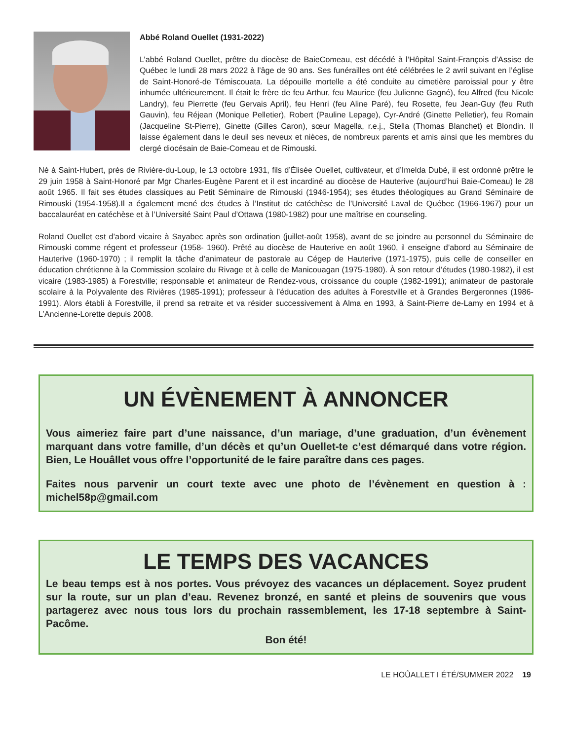Abbé Roland Ouellet (1931-2022)
L’abbé Roland Ouellet, prêtre du diocèse de BaieComeau, est décédé à l’Hôpital Saint-François d’Assise de Québec le lundi 28 mars 2022 à l’âge de 90 ans. Ses funérailles ont été célébrées le 2 avril suivant en l’église de Saint-Honoré-de Témiscouata. La dépouille mortelle a été conduite au cimetière paroissial pour y être inhumée ultérieurement. Il était le frère de feu Arthur, feu Maurice (feu Julienne Gagné), feu Alfred (feu Nicole Landry), feu Pierrette (feu Gervais April), feu Henri (feu Aline Paré), feu Rosette, feu Jean-Guy (feu Ruth Gauvin), feu Réjean (Monique Pelletier), Robert (Pauline Lepage), Cyr-André (Ginette Pelletier), feu Romain (Jacqueline St-Pierre), Ginette (Gilles Caron), sœur Magella, r.e.j., Stella (Thomas Blanchet) et Blondin. Il laisse également dans le deuil ses neveux et nièces, de nombreux parents et amis ainsi que les membres du clergé diocésain de Baie-Comeau et de Rimouski.
Né à Saint-Hubert, près de Rivière-du-Loup, le 13 octobre 1931, fils d’Élisée Ouellet, cultivateur, et d’Imelda Dubé, il est ordonné prêtre le 29 juin 1958 à Saint-Honoré par Mgr Charles-Eugène Parent et il est incardiné au diocèse de Hauterive (aujourd’hui Baie-Comeau) le 28 août 1965. Il fait ses études classiques au Petit Séminaire de Rimouski (1946-1954); ses études théologiques au Grand Séminaire de Rimouski (1954-1958).Il a également mené des études à l’Institut de catéchèse de l’Université Laval de Québec (1966-1967) pour un baccalauréat en catéchèse et à l’Université Saint Paul d’Ottawa (1980-1982) pour une maîtrise en counseling.
Roland Ouellet est d’abord vicaire à Sayabec après son ordination (juillet-août 1958), avant de se joindre au personnel du Séminaire de Rimouski comme régent et professeur (1958- 1960). Prêté au diocèse de Hauterive en août 1960, il enseigne d’abord au Séminaire de Hauterive (1960-1970) ; il remplit la tâche d’animateur de pastorale au Cégep de Hauterive (1971-1975), puis celle de conseiller en éducation chrétienne à la Commission scolaire du Rivage et à celle de Manicouagan (1975-1980). À son retour d’études (1980-1982), il est vicaire (1983-1985) à Forestville; responsable et animateur de Rendez-vous, croissance du couple (1982-1991); animateur de pastorale scolaire à la Polyvalente des Rivières (1985-1991); professeur à l’éducation des adultes à Forestville et à Grandes Bergeronnes (1986-1991). Alors établi à Forestville, il prend sa retraite et va résider successivement à Alma en 1993, à Saint-Pierre de-Lamy en 1994 et à L’Ancienne-Lorette depuis 2008.
UN ÉVÈNEMENT À ANNONCER
Vous aimeriez faire part d’une naissance, d’un mariage, d’une graduation, d’un évènement marquant dans votre famille, d’un décès et qu’un Ouellet-te c’est démarqué dans votre région. Bien, Le Houâllet vous offre l’opportunité de le faire paraître dans ces pages.
Faites nous parvenir un court texte avec une photo de l’évènement en question à : michel58p@gmail.com
LE TEMPS DES VACANCES
Le beau temps est à nos portes. Vous prévoyez des vacances un déplacement. Soyez prudent sur la route, sur un plan d’eau. Revenez bronzé, en santé et pleins de souvenirs que vous partagerez avec nous tous lors du prochain rassemblement, les 17-18 septembre à Saint-Pacôme.
Bon été!
LE HOÛALLET I ÉTÉ/SUMMER 2022 19